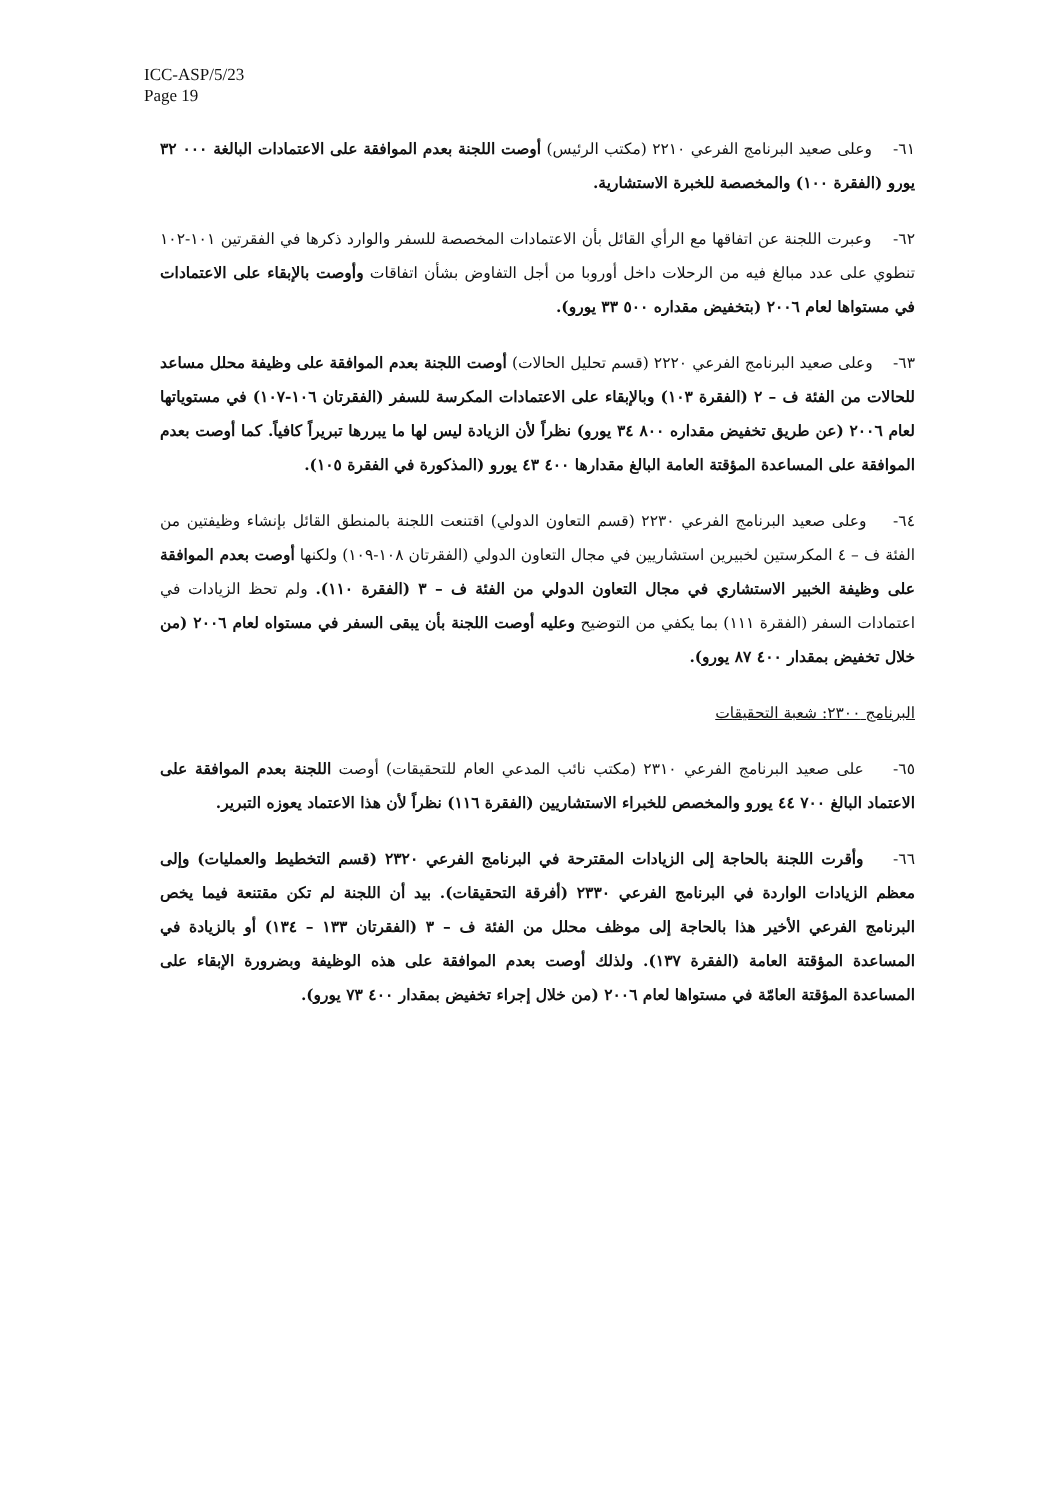ICC-ASP/5/23
Page 19
٦١- وعلى صعيد البرنامج الفرعي ٢٢١٠ (مكتب الرئيس) أوصت اللجنة بعدم الموافقة على الاعتمادات البالغة ٠٠٠ ٣٢ يورو (الفقرة ١٠٠) والمخصصة للخبرة الاستشارية.
٦٢- وعبرت اللجنة عن اتفاقها مع الرأي القائل بأن الاعتمادات المخصصة للسفر والوارد ذكرها في الفقرتين ١٠١-١٠٢ تنطوي على عدد مبالغ فيه من الرحلات داخل أوروبا من أجل التفاوض بشأن اتفاقات وأوصت بالإبقاء على الاعتمادات في مستواها لعام ٢٠٠٦ (بتخفيض مقداره ٥٠٠ ٣٣ يورو).
٦٣- وعلى صعيد البرنامج الفرعي ٢٢٢٠ (قسم تحليل الحالات) أوصت اللجنة بعدم الموافقة على وظيفة محلل مساعد للحالات من الفئة ف – ٢ (الفقرة ١٠٣) وبالإبقاء على الاعتمادات المكرسة للسفر (الفقرتان ١٠٦-١٠٧) في مستوياتها لعام ٢٠٠٦ (عن طريق تخفيض مقداره ٨٠٠ ٣٤ يورو) نظراً لأن الزيادة ليس لها ما يبررها تبريراً كافياً. كما أوصت بعدم الموافقة على المساعدة المؤقتة العامة البالغ مقدارها ٤٠٠ ٤٣ يورو (المذكورة في الفقرة ١٠٥).
٦٤- وعلى صعيد البرنامج الفرعي ٢٢٣٠ (قسم التعاون الدولي) اقتنعت اللجنة بالمنطق القائل بإنشاء وظيفتين من الفئة ف – ٤ المكرستين لخبيرين استشاريين في مجال التعاون الدولي (الفقرتان ١٠٨-١٠٩) ولكنها أوصت بعدم الموافقة على وظيفة الخبير الاستشاري في مجال التعاون الدولي من الفئة ف – ٣ (الفقرة ١١٠). ولم تحظ الزيادات في اعتمادات السفر (الفقرة ١١١) بما يكفي من التوضيح وعليه أوصت اللجنة بأن يبقى السفر في مستواه لعام ٢٠٠٦ (من خلال تخفيض بمقدار ٤٠٠ ٨٧ يورو).
البرنامج ٢٣٠٠: شعبة التحقيقات
٦٥- على صعيد البرنامج الفرعي ٢٣١٠ (مكتب نائب المدعي العام للتحقيقات) أوصت اللجنة بعدم الموافقة على الاعتماد البالغ ٧٠٠ ٤٤ يورو والمخصص للخبراء الاستشاريين (الفقرة ١١٦) نظراً لأن هذا الاعتماد يعوزه التبرير.
٦٦- وأقرت اللجنة بالحاجة إلى الزيادات المقترحة في البرنامج الفرعي ٢٣٢٠ (قسم التخطيط والعمليات) وإلى معظم الزيادات الواردة في البرنامج الفرعي ٢٣٣٠ (أفرقة التحقيقات). بيد أن اللجنة لم تكن مقتنعة فيما يخص البرنامج الفرعي الأخير هذا بالحاجة إلى موظف محلل من الفئة ف – ٣ (الفقرتان ١٣٣ – ١٣٤) أو بالزيادة في المساعدة المؤقتة العامة (الفقرة ١٣٧). ولذلك أوصت بعدم الموافقة على هذه الوظيفة وبضرورة الإبقاء على المساعدة المؤقتة العامّة في مستواها لعام ٢٠٠٦ (من خلال إجراء تخفيض بمقدار ٤٠٠ ٧٣ يورو).